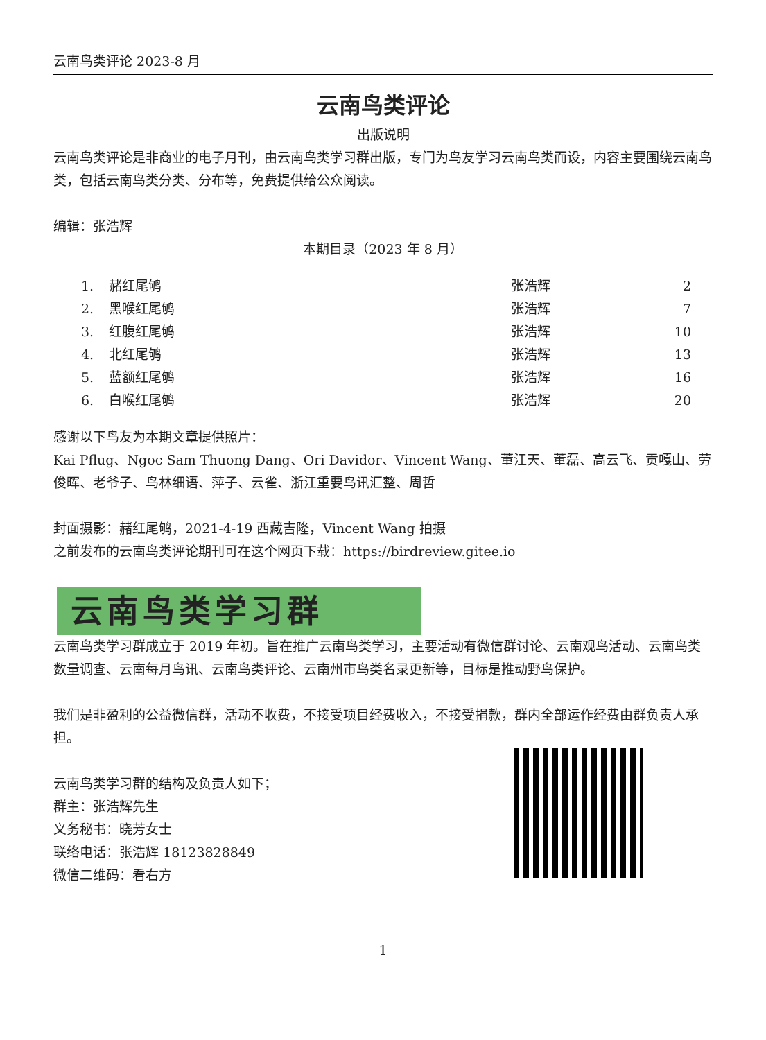云南鸟类评论 2023-8 月
云南鸟类评论
出版说明
云南鸟类评论是非商业的电子月刊，由云南鸟类学习群出版，专门为鸟友学习云南鸟类而设，内容主要围绕云南鸟类，包括云南鸟类分类、分布等，免费提供给公众阅读。
编辑：张浩辉
本期目录（2023 年 8 月）
| 1. | 赭红尾鸲 | 张浩辉 | 2 |
| 2. | 黑喉红尾鸲 | 张浩辉 | 7 |
| 3. | 红腹红尾鸲 | 张浩辉 | 10 |
| 4. | 北红尾鸲 | 张浩辉 | 13 |
| 5. | 蓝额红尾鸲 | 张浩辉 | 16 |
| 6. | 白喉红尾鸲 | 张浩辉 | 20 |
感谢以下鸟友为本期文章提供照片：
Kai Pflug、Ngoc Sam Thuong Dang、Ori Davidor、Vincent Wang、董江天、董磊、高云飞、贡嘎山、劳俊晖、老爷子、鸟林细语、萍子、云雀、浙江重要鸟讯汇整、周哲
封面摄影：赭红尾鸲，2021-4-19 西藏吉隆，Vincent Wang 拍摄
之前发布的云南鸟类评论期刊可在这个网页下载：https://birdreview.gitee.io
云南鸟类学习群
云南鸟类学习群成立于 2019 年初。旨在推广云南鸟类学习，主要活动有微信群讨论、云南观鸟活动、云南鸟类数量调查、云南每月鸟讯、云南鸟类评论、云南州市鸟类名录更新等，目标是推动野鸟保护。
我们是非盈利的公益微信群，活动不收费，不接受项目经费收入，不接受捐款，群内全部运作经费由群负责人承担。
云南鸟类学习群的结构及负责人如下；
群主：张浩辉先生
义务秘书：晓芳女士
联络电话：张浩辉 18123828849
微信二维码：看右方
1